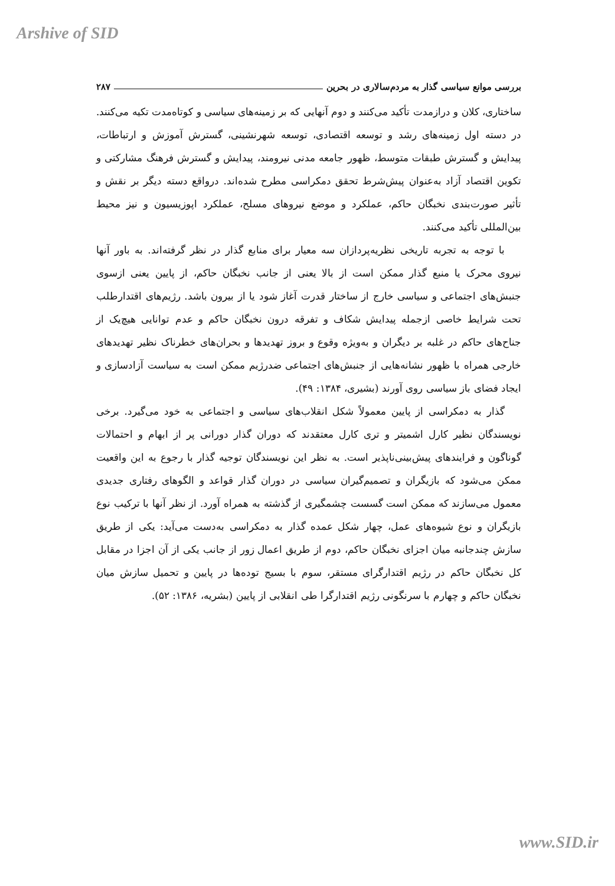Arshive of SID
بررسی موانع سیاسی گذار به مردم‌سالاری در بحرین ۲۸۷
ساختاری، کلان و درازمدت تأکید می‌کنند و دوم آنهایی که بر زمینه‌های سیاسی و کوتاه‌مدت تکیه می‌کنند. در دسته اول زمینه‌های رشد و توسعه اقتصادی، توسعه شهرنشینی، گسترش آموزش و ارتباطات، پیدایش و گسترش طبقات متوسط، ظهور جامعه مدنی نیرومند، پیدایش و گسترش فرهنگ مشارکتی و تکوین اقتصاد آزاد به‌عنوان پیش‌شرط تحقق دمکراسی مطرح شده‌اند. درواقع دسته دیگر بر نقش و تأثیر صورت‌بندی نخبگان حاکم، عملکرد و موضع نیروهای مسلح، عملکرد اپوزیسیون و نیز محیط بین‌المللی تأکید می‌کنند.
با توجه به تجربه تاریخی نظریه‌پردازان سه معیار برای منابع گذار در نظر گرفته‌اند. به باور آنها نیروی محرک یا منبع گذار ممکن است از بالا یعنی از جانب نخبگان حاکم، از پایین یعنی ازسوی جنبش‌های اجتماعی و سیاسی خارج از ساختار قدرت آغاز شود یا از بیرون باشد. رژیم‌های اقتدارطلب تحت شرایط خاصی ازجمله پیدایش شکاف و تفرقه درون نخبگان حاکم و عدم توانایی هیچ‌یک از جناح‌های حاکم در غلبه بر دیگران و به‌ویژه وقوع و بروز تهدیدها و بحران‌های خطرناک نظیر تهدیدهای خارجی همراه با ظهور نشانه‌هایی از جنبش‌های اجتماعی ضدرژیم ممکن است به سیاست آزادسازی و ایجاد فضای باز سیاسی روی آورند (بشیری، ۱۳۸۴: ۴۹).
گذار به دمکراسی از پایین معمولاً شکل انقلاب‌های سیاسی و اجتماعی به خود می‌گیرد. برخی نویسندگان نظیر کارل اشمیتر و تری کارل معتقدند که دوران گذار دورانی پر از ابهام و احتمالات گوناگون و فرایندهای پیش‌بینی‌ناپذیر است. به نظر این نویسندگان توجیه گذار با رجوع به این واقعیت ممکن می‌شود که بازیگران و تصمیم‌گیران سیاسی در دوران گذار قواعد و الگوهای رفتاری جدیدی معمول می‌سازند که ممکن است گسست چشمگیری از گذشته به همراه آورد. از نظر آنها با ترکیب نوع بازیگران و نوع شیوه‌های عمل، چهار شکل عمده گذار به دمکراسی به‌دست می‌آید: یکی از طریق سازش چندجانبه میان اجزای نخبگان حاکم، دوم از طریق اعمال زور از جانب یکی از آن اجزا در مقابل کل نخبگان حاکم در رژیم اقتدارگرای مستقر، سوم با بسیج توده‌ها در پایین و تحمیل سازش میان نخبگان حاکم و چهارم با سرنگونی رژیم اقتدارگرا طی انقلابی از پایین (بشریه، ۱۳۸۶: ۵۲).
www.SID.ir